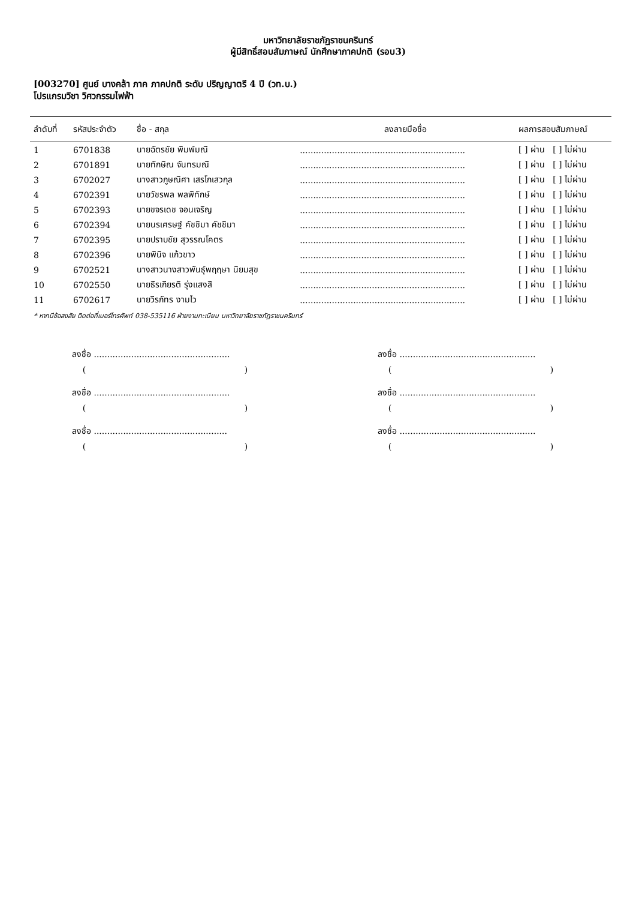มหาวิทยาลัยราชภัฏราชนครินทร์
ผู้มีสิทธิ์สอบสัมภาษณ์ นักศึกษาภาคปกติ (รอบ3)
[003270] ศูนย์ บางคล้า ภาค ภาคปกติ ระดับ ปริญญาตรี 4 ปี (วท.บ.)
โปรแกรมวิชา วิศวกรรมไฟฟ้า
| ลำดับที่ | รหัสประจำตัว | ชื่อ - สกุล | ลงลายมือชื่อ | ผลการสอบสัมภาษณ์ |
| --- | --- | --- | --- | --- |
| 1 | 6701838 | นายฉัตรชัย พิมพ์มณี | .............................................................. | [ ] ผ่าน [ ] ไม่ผ่าน |
| 2 | 6701891 | นายทักษิณ จันทรมณี | .............................................................. | [ ] ผ่าน [ ] ไม่ผ่าน |
| 3 | 6702027 | นางสาวภูษณิศา เสรโกเสวกุล | .............................................................. | [ ] ผ่าน [ ] ไม่ผ่าน |
| 4 | 6702391 | นายวัชรพล พลพิทักษ์ | .............................................................. | [ ] ผ่าน [ ] ไม่ผ่าน |
| 5 | 6702393 | นายขจรเดช จอนเจริญ | .............................................................. | [ ] ผ่าน [ ] ไม่ผ่าน |
| 6 | 6702394 | นายนรเศรษฐ์ คัชชิมา คัชชิมา | .............................................................. | [ ] ผ่าน [ ] ไม่ผ่าน |
| 7 | 6702395 | นายปราบชัย สุวรรณโคตร | .............................................................. | [ ] ผ่าน [ ] ไม่ผ่าน |
| 8 | 6702396 | นายพินิจ แก้วขาว | .............................................................. | [ ] ผ่าน [ ] ไม่ผ่าน |
| 9 | 6702521 | นางสาวนางสาวพันธุ์พฤฤษา นิยมสุข | .............................................................. | [ ] ผ่าน [ ] ไม่ผ่าน |
| 10 | 6702550 | นายธีรเกียรติ รุ่งแสงสี | .............................................................. | [ ] ผ่าน [ ] ไม่ผ่าน |
| 11 | 6702617 | นายวีรภัทร งามไว | .............................................................. | [ ] ผ่าน [ ] ไม่ผ่าน |
* หากมีข้อสงสัย ติดต่อที่เบอร์โทรศัพท์ 038-535116 ฝ่ายงานทะเบียน มหาวิทยาลัยราชภัฏราชนครินทร์
ลงชื่อ ...................................................
( )
ลงชื่อ ...................................................
( )
ลงชื่อ ...................................................
( )
ลงชื่อ ...................................................
( )
ลงชื่อ ..................................................
( )
ลงชื่อ ...................................................
( )